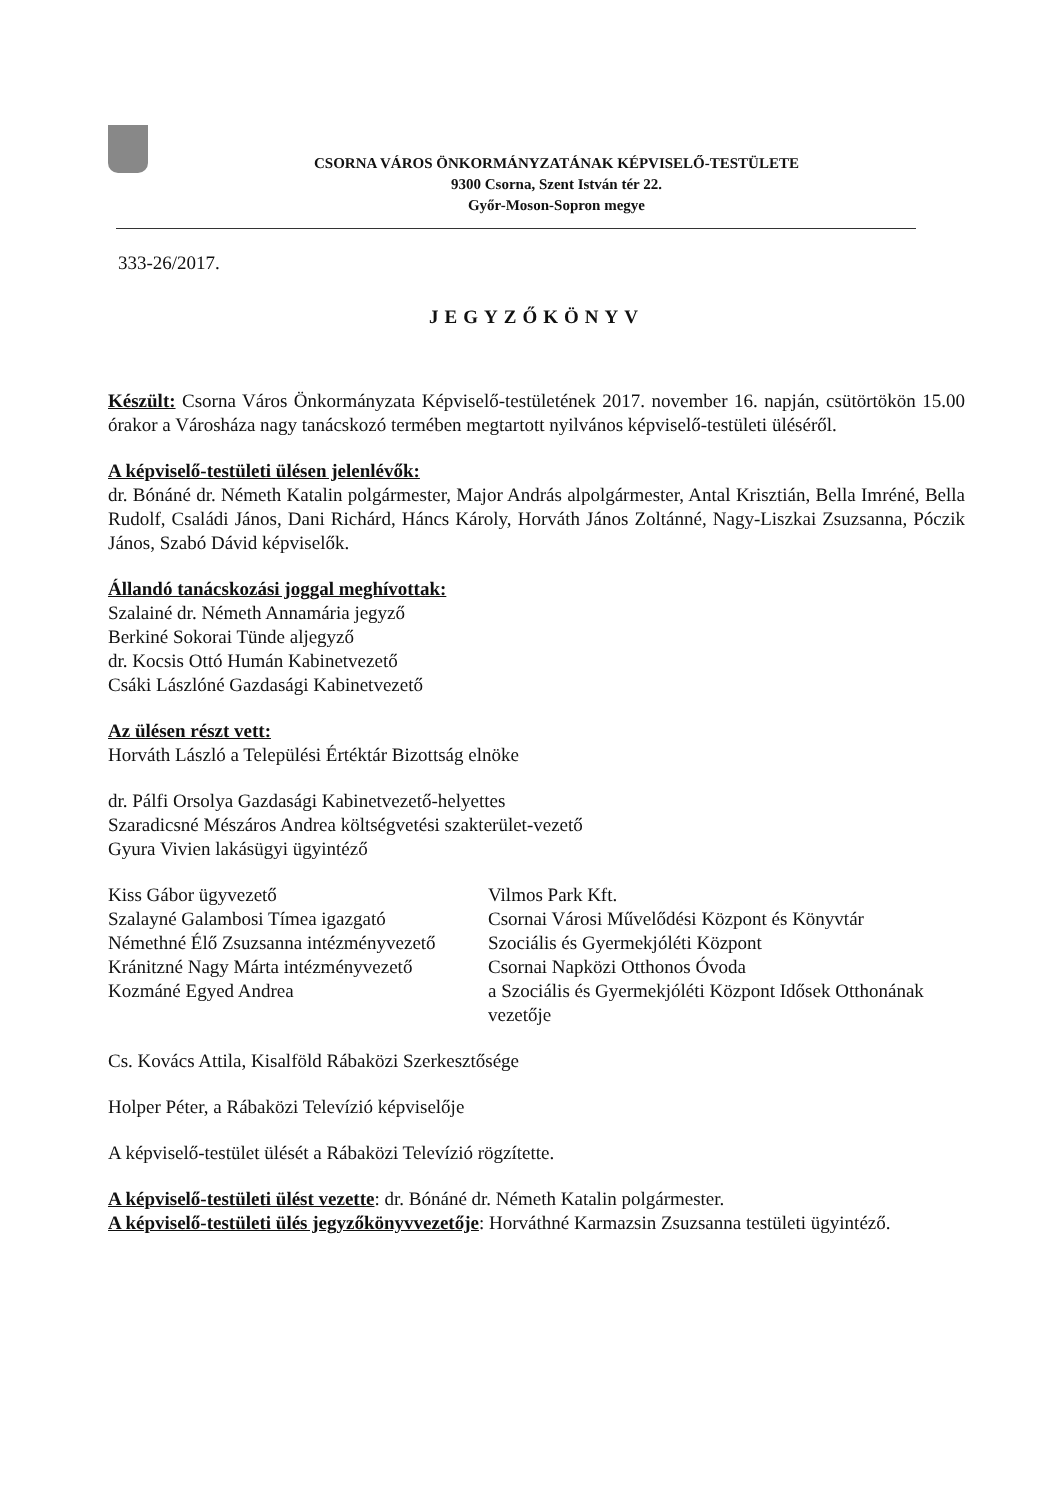CSORNA VÁROS ÖNKORMÁNYZATÁNAK KÉPVISELŐ-TESTÜLETE
9300 Csorna, Szent István tér 22.
Győr-Moson-Sopron megye
333-26/2017.
JEGYZŐKÖNYV
Készült: Csorna Város Önkormányzata Képviselő-testületének 2017. november 16. napján, csütörtökön 15.00 órakor a Városháza nagy tanácskozó termében megtartott nyilvános képviselő-testületi üléséről.
A képviselő-testületi ülésen jelenlévők:
dr. Bónáné dr. Németh Katalin polgármester, Major András alpolgármester, Antal Krisztián, Bella Imréné, Bella Rudolf, Családi János, Dani Richárd, Háncs Károly, Horváth János Zoltánné, Nagy-Liszkai Zsuzsanna, Póczik János, Szabó Dávid képviselők.
Állandó tanácskozási joggal meghívottak:
Szalainé dr. Németh Annamária jegyző
Berkiné Sokorai Tünde aljegyző
dr. Kocsis Ottó Humán Kabinetvezető
Csáki Lászlóné Gazdasági Kabinetvezető
Az ülésen részt vett:
Horváth László a Települési Értéktár Bizottság elnöke
dr. Pálfi Orsolya Gazdasági Kabinetvezető-helyettes
Szaradicsné Mészáros Andrea költségvetési szakterület-vezető
Gyura Vivien lakásügyi ügyintéző
| Kiss Gábor ügyvezető | Vilmos Park Kft. |
| Szalayné Galambosi Tímea igazgató | Csornai Városi Művelődési Központ és Könyvtár |
| Némethné Élő Zsuzsanna intézményvezető | Szociális és Gyermekjóléti Központ |
| Kránitzné Nagy Márta intézményvezető | Csornai Napközi Otthonos Óvoda |
| Kozmáné Egyed Andrea | a Szociális és Gyermekjóléti Központ Idősek Otthonának vezetője |
Cs. Kovács Attila, Kisalföld Rábaközi Szerkesztősége
Holper Péter, a Rábaközi Televízió képviselője
A képviselő-testület ülését a Rábaközi Televízió rögzítette.
A képviselő-testületi ülést vezette: dr. Bónáné dr. Németh Katalin polgármester.
A képviselő-testületi ülés jegyzőkönyvvezetője: Horváthné Karmazsin Zsuzsanna testületi ügyintéző.